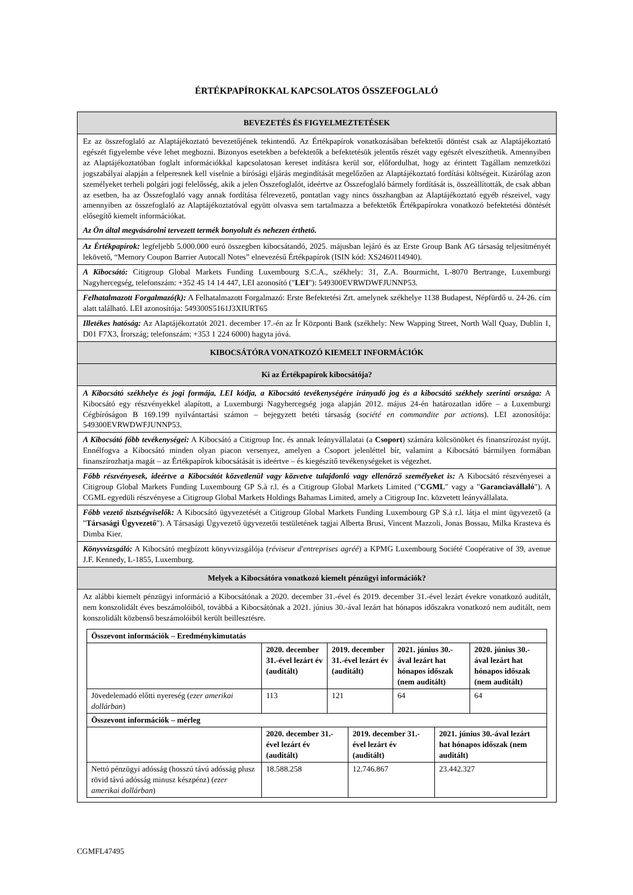ÉRTÉKPAPÍROKKAL KAPCSOLATOS ÖSSZEFOGLALÓ
BEVEZETÉS ÉS FIGYELMEZTETÉSEK
Ez az összefoglaló az Alaptájékoztató bevezetőjének tekintendő. Az Értékpapírok vonatkozásában befektetői döntést csak az Alaptájékoztató egészét figyelembe véve lehet meghozni. Bizonyos esetekben a befektetők a befektetésük jelentős részét vagy egészét elveszíthetik. Amennyiben az Alaptájékoztatóban foglalt információkkal kapcsolatosan kereset indításra kerül sor, előfordulhat, hogy az érintett Tagállam nemzetközi jogszabályai alapján a felperesnek kell viselnie a bírósági eljárás megindítását megelőzően az Alaptájékoztató fordítási költségeit. Kizárólag azon személyeket terheli polgári jogi felelősség, akik a jelen Összefoglalót, ideértve az Összefoglaló bármely fordítását is, összeállították, de csak abban az esetben, ha az Összefoglaló vagy annak fordítása félrevezető, pontatlan vagy nincs összhangban az Alaptájékoztató egyéb részeivel, vagy amennyiben az összefoglaló az Alaptájékoztatóval együtt olvasva sem tartalmazza a befektetők Értékpapírokra vonatkozó befektetési döntését elősegítő kiemelt információkat.
Az Ön által megvásárolni tervezett termék bonyolult és nehezen érthető.
Az Értékpapírok: legfeljebb 5.000.000 euró összegben kibocsátandó, 2025. májusban lejáró és az Erste Group Bank AG társaság teljesítményét lekövető, “Memory Coupon Barrier Autocall Notes” elnevezésű Értékpapírok (ISIN kód: XS2460114940).
A Kibocsátó: Citigroup Global Markets Funding Luxembourg S.C.A., székhely: 31, Z.A. Bourmicht, L-8070 Bertrange, Luxemburgi Nagyhercegség, telefonszám: +352 45 14 14 447, LEI azonosító ("LEI"): 549300EVRWDWFJUNNP53.
Felhatalmazott Forgalmazó(k): A Felhatalmazott Forgalmazó: Erste Befektetési Zrt. amelynek székhelye 1138 Budapest, Népfürdő u. 24-26. cím alatt található. LEI azonosítója: 549300S5161J3XIURT65
Illetékes hatóság: Az Alaptájékoztatót 2021. december 17.-én az Ír Központi Bank (székhely: New Wapping Street, North Wall Quay, Dublin 1, D01 F7X3, Írország; telefonszám: +353 1 224 6000) hagyta jóvá.
KIBOCSÁTÓRA VONATKOZÓ KIEMELT INFORMÁCIÓK
Ki az Értékpapírok kibocsátója?
A Kibocsátó székhelye és jogi formája, LEI kódja, a Kibocsátó tevékenységére irányadó jog és a kibocsátó székhely szerinti országa: A Kibocsátó egy részvényekkel alapított, a Luxemburgi Nagyhercegség joga alapján 2012. május 24-én határozatlan időre – a Luxemburgi Cégbíróságon B 169.199 nyilvántartási számon – bejegyzett betéti társaság (société en commandite par actions). LEI azonosítója: 549300EVRWDWFJUNNP53.
A Kibocsátó főbb tevékenységei: A Kibocsátó a Citigroup Inc. és annak leányvállalatai (a Csoport) számára kölcsönöket és finanszírozást nyújt. Ennélfogva a Kibocsátó minden olyan piacon versenyez, amelyen a Csoport jelenléttel bír, valamint a Kibocsátó bármilyen formában finanszírozhatja magát – az Értékpapírok kibocsátását is ideértve – és kiegészítő tevékenységeket is végezhet.
Főbb részvényesek, ideértve a Kibocsátót közvetlenül vagy közvetve tulajdonló vagy ellenőrző személyeket is: A Kibocsátó részvényesei a Citigroup Global Markets Funding Luxembourg GP S.à r.l. és a Citigroup Global Markets Limited ("CGML" vagy a "Garanciavállaló"). A CGML egyedüli részvényese a Citigroup Global Markets Holdings Bahamas Limited, amely a Citigroup Inc. közvetett leányvállalata.
Főbb vezető tisztségviselők: A Kibocsátó ügyvezetését a Citigroup Global Markets Funding Luxembourg GP S.à r.l. látja el mint ügyvezető (a "Társasági Ügyvezető"). A Társasági Ügyvezető ügyvezetői testületének tagjai Alberta Brusi, Vincent Mazzoli, Jonas Bossau, Milka Krasteva és Dimba Kier.
Könyvvizsgáló: A Kibocsátó megbízott könyvvizsgálója (réviseur d'entreprises agréé) a KPMG Luxembourg Société Coopérative of 39, avenue J.F. Kennedy, L-1855, Luxemburg.
Melyek a Kibocsátóra vonatkozó kiemelt pénzügyi információk?
Az alábbi kiemelt pénzügyi információ a Kibocsátónak a 2020. december 31.-ével és 2019. december 31.-ével lezárt évekre vonatkozó auditált, nem konszolidált éves beszámolóiból, továbbá a Kibocsátónak a 2021. június 30.-ával lezárt hat hónapos időszakra vonatkozó nem auditált, nem konszolidált közbenső beszámolóiból került beillesztésre.
| Összevont információk – Eredménykimutatás | | | | |
| --- | --- | --- | --- | --- |
| | 2020. december 31.-ével lezárt év (auditált) | 2019. december 31.-ével lezárt év (auditált) | 2021. június 30.-ával lezárt hat hónapos időszak (nem auditált) | 2020. június 30.-ával lezárt hat hónapos időszak (nem auditált) |
| Jövedelemadó előtti nyereség ( ezer amerikai dollárban ) | 113 | 121 | 64 | 64 |
| Összevont információk – mérleg | | | |
| --- | --- | --- | --- |
| | 2020. december 31.-ével lezárt év (auditált) | 2019. december 31.-ével lezárt év (auditált) | 2021. június 30.-ával lezárt hat hónapos időszak (nem auditált) |
| Nettó pénzügyi adósság (hosszú távú adósság plusz rövid távú adósság minusz készpénz) ( ezer amerikai dollárban ) | 18.588.258 | 12.746.867 | 23.442.327 |
CGMFL47495